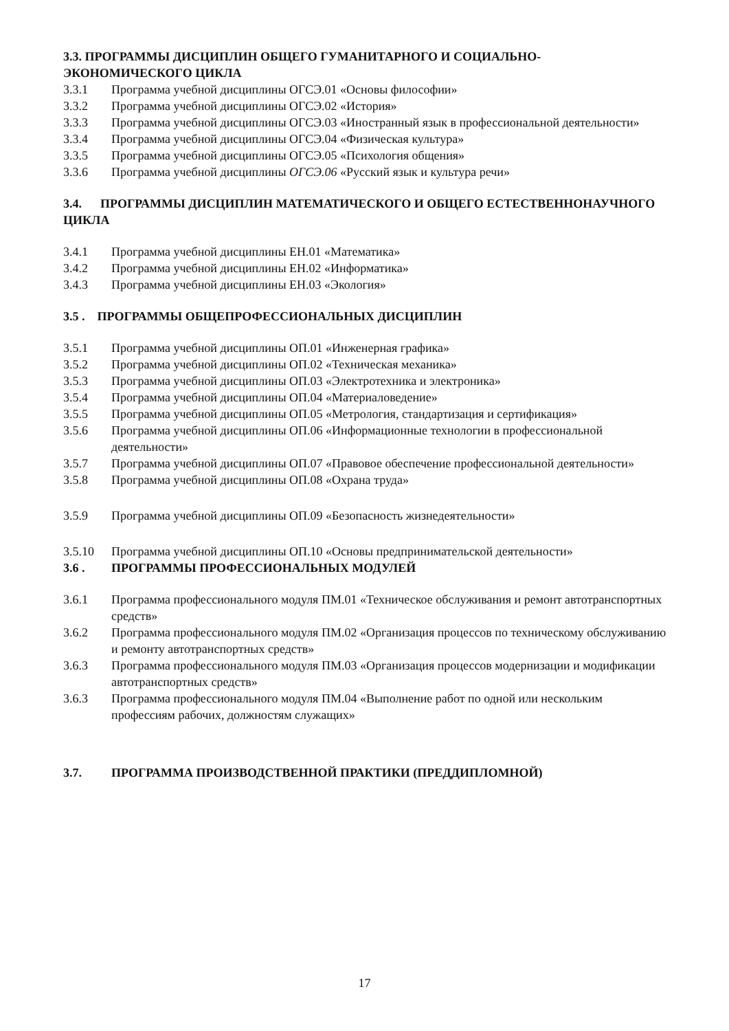3.3. ПРОГРАММЫ ДИСЦИПЛИН ОБЩЕГО ГУМАНИТАРНОГО И СОЦИАЛЬНО-ЭКОНОМИЧЕСКОГО ЦИКЛА
3.3.1 Программа учебной дисциплины ОГСЭ.01 «Основы философии»
3.3.2 Программа учебной дисциплины ОГСЭ.02 «История»
3.3.3 Программа учебной дисциплины ОГСЭ.03 «Иностранный язык в профессиональной деятельности»
3.3.4 Программа учебной дисциплины ОГСЭ.04 «Физическая культура»
3.3.5 Программа учебной дисциплины ОГСЭ.05 «Психология общения»
3.3.6 Программа учебной дисциплины ОГСЭ.06 «Русский язык и культура речи»
3.4. ПРОГРАММЫ ДИСЦИПЛИН МАТЕМАТИЧЕСКОГО И ОБЩЕГО ЕСТЕСТВЕННОНАУЧНОГО ЦИКЛА
3.4.1 Программа учебной дисциплины ЕН.01 «Математика»
3.4.2 Программа учебной дисциплины ЕН.02 «Информатика»
3.4.3 Программа учебной дисциплины ЕН.03 «Экология»
3.5 . ПРОГРАММЫ ОБЩЕПРОФЕССИОНАЛЬНЫХ ДИСЦИПЛИН
3.5.1 Программа учебной дисциплины ОП.01 «Инженерная графика»
3.5.2 Программа учебной дисциплины ОП.02 «Техническая механика»
3.5.3 Программа учебной дисциплины ОП.03 «Электротехника и электроника»
3.5.4 Программа учебной дисциплины ОП.04 «Материаловедение»
3.5.5 Программа учебной дисциплины ОП.05 «Метрология, стандартизация и сертификация»
3.5.6 Программа учебной дисциплины ОП.06 «Информационные технологии в профессиональной деятельности»
3.5.7 Программа учебной дисциплины ОП.07 «Правовое обеспечение профессиональной деятельности»
3.5.8 Программа учебной дисциплины ОП.08 «Охрана труда»
3.5.9 Программа учебной дисциплины ОП.09 «Безопасность жизнедеятельности»
3.5.10 Программа учебной дисциплины ОП.10 «Основы предпринимательской деятельности»
3.6 . ПРОГРАММЫ ПРОФЕССИОНАЛЬНЫХ МОДУЛЕЙ
3.6.1 Программа профессионального модуля ПМ.01 «Техническое обслуживания и ремонт автотранспортных средств»
3.6.2 Программа профессионального модуля ПМ.02 «Организация процессов по техническому обслуживанию и ремонту автотранспортных средств»
3.6.3 Программа профессионального модуля ПМ.03 «Организация процессов модернизации и модификации автотранспортных средств»
3.6.3 Программа профессионального модуля ПМ.04 «Выполнение работ по одной или нескольким профессиям рабочих, должностям служащих»
3.7. ПРОГРАММА ПРОИЗВОДСТВЕННОЙ ПРАКТИКИ (ПРЕДДИПЛОМНОЙ)
17